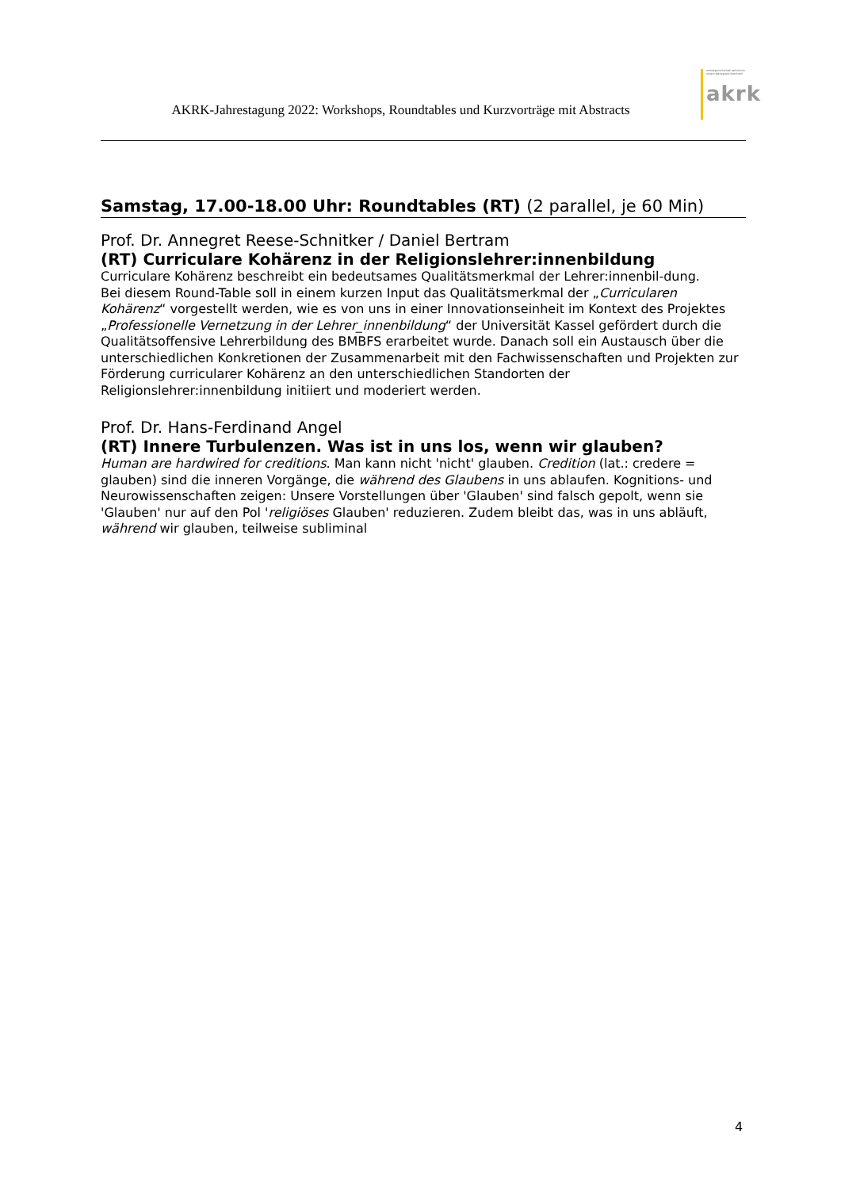AKRK-Jahrestagung 2022: Workshops, Roundtables und Kurzvorträge mit Abstracts
arbeitsgemeinschaft katholische religionspädagogik/ katechetik
akrk
Samstag, 17.00-18.00 Uhr: Roundtables (RT) (2 parallel, je 60 Min)
Prof. Dr. Annegret Reese-Schnitker / Daniel Bertram
(RT) Curriculare Kohärenz in der Religionslehrer:innenbildung
Curriculare Kohärenz beschreibt ein bedeutsames Qualitätsmerkmal der Lehrer:innenbil-dung.
Bei diesem Round-Table soll in einem kurzen Input das Qualitätsmerkmal der „Curricularen Kohärenz“ vorgestellt werden, wie es von uns in einer Innovationseinheit im Kontext des Projektes „Professionelle Vernetzung in der Lehrer_innenbildung“ der Universität Kassel gefördert durch die Qualitätsoffensive Lehrerbildung des BMBFS erarbeitet wurde. Danach soll ein Austausch über die unterschiedlichen Konkretionen der Zusammenarbeit mit den Fachwissenschaften und Projekten zur Förderung curricularer Kohärenz an den unterschiedlichen Standorten der Religionslehrer:innenbildung initiiert und moderiert werden.
Prof. Dr. Hans-Ferdinand Angel
(RT) Innere Turbulenzen. Was ist in uns los, wenn wir glauben?
Human are hardwired for creditions. Man kann nicht 'nicht' glauben. Credition (lat.: credere = glauben) sind die inneren Vorgänge, die während des Glaubens in uns ablaufen. Kognitions- und Neurowissenschaften zeigen: Unsere Vorstellungen über 'Glauben' sind falsch gepolt, wenn sie 'Glauben' nur auf den Pol 'religiöses Glauben' reduzieren. Zudem bleibt das, was in uns abläuft, während wir glauben, teilweise subliminal
4